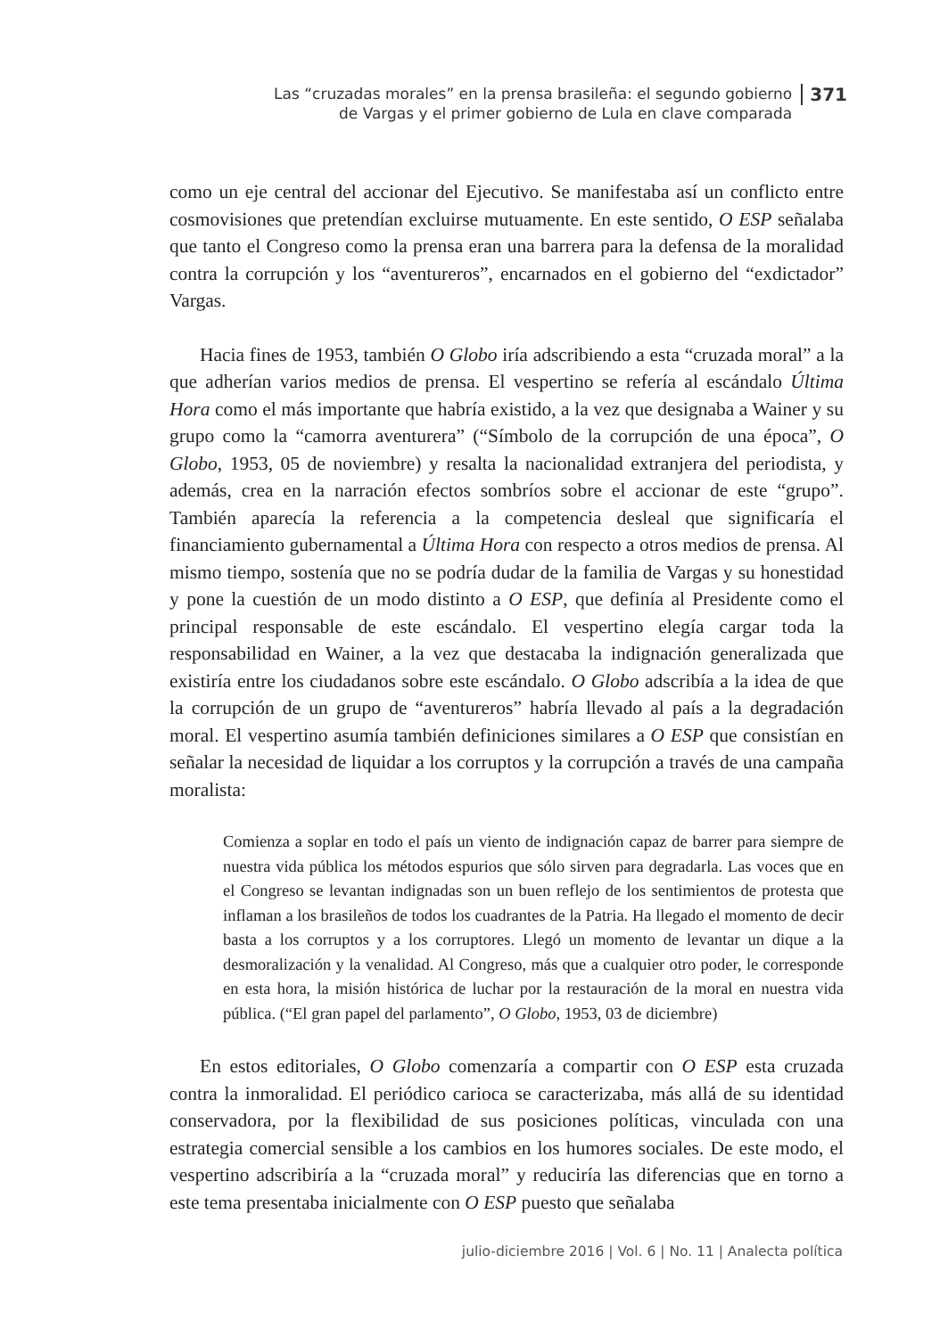Las “cruzadas morales” en la prensa brasileña: el segundo gobierno
de Vargas y el primer gobierno de Lula en clave comparada
371
como un eje central del accionar del Ejecutivo. Se manifestaba así un conflicto entre cosmovisiones que pretendían excluirse mutuamente. En este sentido, O ESP señalaba que tanto el Congreso como la prensa eran una barrera para la defensa de la moralidad contra la corrupción y los “aventureros”, encarnados en el gobierno del “exdictador” Vargas.
Hacia fines de 1953, también O Globo iría adscribiendo a esta “cruzada moral” a la que adherían varios medios de prensa. El vespertino se refería al escándalo Última Hora como el más importante que habría existido, a la vez que designaba a Wainer y su grupo como la “camorra aventurera” (“Símbolo de la corrupción de una época”, O Globo, 1953, 05 de noviembre) y resalta la nacionalidad extranjera del periodista, y además, crea en la narración efectos sombríos sobre el accionar de este “grupo”. También aparecía la referencia a la competencia desleal que significaría el financiamiento gubernamental a Última Hora con respecto a otros medios de prensa. Al mismo tiempo, sostenía que no se podría dudar de la familia de Vargas y su honestidad y pone la cuestión de un modo distinto a O ESP, que definía al Presidente como el principal responsable de este escándalo. El vespertino elegía cargar toda la responsabilidad en Wainer, a la vez que destacaba la indignación generalizada que existiría entre los ciudadanos sobre este escándalo. O Globo adscribía a la idea de que la corrupción de un grupo de “aventureros” habría llevado al país a la degradación moral. El vespertino asumía también definiciones similares a O ESP que consistían en señalar la necesidad de liquidar a los corruptos y la corrupción a través de una campaña moralista:
Comienza a soplar en todo el país un viento de indignación capaz de barrer para siempre de nuestra vida pública los métodos espurios que sólo sirven para degradarla. Las voces que en el Congreso se levantan indignadas son un buen reflejo de los sentimientos de protesta que inflaman a los brasileños de todos los cuadrantes de la Patria. Ha llegado el momento de decir basta a los corruptos y a los corruptores. Llegó un momento de levantar un dique a la desmoralización y la venalidad. Al Congreso, más que a cualquier otro poder, le corresponde en esta hora, la misión histórica de luchar por la restauración de la moral en nuestra vida pública. (“El gran papel del parlamento”, O Globo, 1953, 03 de diciembre)
En estos editoriales, O Globo comenzaría a compartir con O ESP esta cruzada contra la inmoralidad. El periódico carioca se caracterizaba, más allá de su identidad conservadora, por la flexibilidad de sus posiciones políticas, vinculada con una estrategia comercial sensible a los cambios en los humores sociales. De este modo, el vespertino adscribiría a la “cruzada moral” y reduciría las diferencias que en torno a este tema presentaba inicialmente con O ESP puesto que señalaba
julio-diciembre 2016 | Vol. 6 | No. 11 | Analecta política